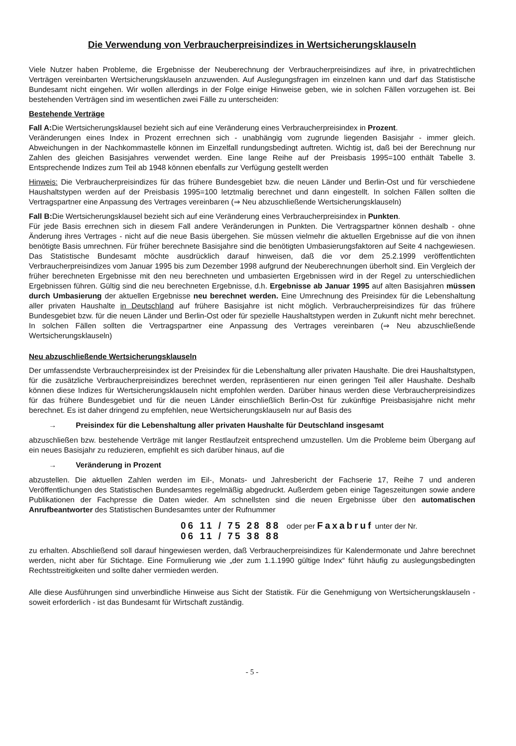Die Verwendung von Verbraucherpreisindizes in Wertsicherungsklauseln
Viele Nutzer haben Probleme, die Ergebnisse der Neuberechnung der Verbraucherpreisindizes auf ihre, in privatrechtlichen Verträgen vereinbarten Wertsicherungsklauseln anzuwenden. Auf Auslegungsfragen im einzelnen kann und darf das Statistische Bundesamt nicht eingehen. Wir wollen allerdings in der Folge einige Hinweise geben, wie in solchen Fällen vorzugehen ist. Bei bestehenden Verträgen sind im wesentlichen zwei Fälle zu unterscheiden:
Bestehende Verträge
Fall A: Die Wertsicherungsklausel bezieht sich auf eine Veränderung eines Verbraucherpreisindex in Prozent.
Veränderungen eines Index in Prozent errechnen sich - unabhängig vom zugrunde liegenden Basisjahr - immer gleich. Abweichungen in der Nachkommastelle können im Einzelfall rundungsbedingt auftreten. Wichtig ist, daß bei der Berechnung nur Zahlen des gleichen Basisjahres verwendet werden. Eine lange Reihe auf der Preisbasis 1995=100 enthält Tabelle 3. Entsprechende Indizes zum Teil ab 1948 können ebenfalls zur Verfügung gestellt werden
Hinweis: Die Verbraucherpreisindizes für das frühere Bundesgebiet bzw. die neuen Länder und Berlin-Ost und für verschiedene Haushaltstypen werden auf der Preisbasis 1995=100 letztmalig berechnet und dann eingestellt. In solchen Fällen sollten die Vertragspartner eine Anpassung des Vertrages vereinbaren (⇒ Neu abzuschließende Wertsicherungsklauseln)
Fall B: Die Wertsicherungsklausel bezieht sich auf eine Veränderung eines Verbraucherpreisindex in Punkten.
Für jede Basis errechnen sich in diesem Fall andere Veränderungen in Punkten. Die Vertragspartner können deshalb - ohne Änderung ihres Vertrages - nicht auf die neue Basis übergehen. Sie müssen vielmehr die aktuellen Ergebnisse auf die von ihnen benötigte Basis umrechnen. Für früher berechnete Basisjahre sind die benötigten Umbasierungsfaktoren auf Seite 4 nachgewiesen. Das Statistische Bundesamt möchte ausdrücklich darauf hinweisen, daß die vor dem 25.2.1999 veröffentlichten Verbraucherpreisindizes vom Januar 1995 bis zum Dezember 1998 aufgrund der Neuberechnungen überholt sind. Ein Vergleich der früher berechneten Ergebnisse mit den neu berechneten und umbasierten Ergebnissen wird in der Regel zu unterschiedlichen Ergebnissen führen. Gültig sind die neu berechneten Ergebnisse, d.h. Ergebnisse ab Januar 1995 auf alten Basisjahren müssen durch Umbasierung der aktuellen Ergebnisse neu berechnet werden. Eine Umrechnung des Preisindex für die Lebenshaltung aller privaten Haushalte in Deutschland auf frühere Basisjahre ist nicht möglich. Verbraucherpreisindizes für das frühere Bundesgebiet bzw. für die neuen Länder und Berlin-Ost oder für spezielle Haushaltstypen werden in Zukunft nicht mehr berechnet. In solchen Fällen sollten die Vertragspartner eine Anpassung des Vertrages vereinbaren (⇒ Neu abzuschließende Wertsicherungsklauseln)
Neu abzuschließende Wertsicherungsklauseln
Der umfassendste Verbraucherpreisindex ist der Preisindex für die Lebenshaltung aller privaten Haushalte. Die drei Haushaltstypen, für die zusätzliche Verbraucherpreisindizes berechnet werden, repräsentieren nur einen geringen Teil aller Haushalte. Deshalb können diese Indizes für Wertsicherungsklauseln nicht empfohlen werden. Darüber hinaus werden diese Verbraucherpreisindizes für das frühere Bundesgebiet und für die neuen Länder einschließlich Berlin-Ost für zukünftige Preisbasisjahre nicht mehr berechnet. Es ist daher dringend zu empfehlen, neue Wertsicherungsklauseln nur auf Basis des
→ Preisindex für die Lebenshaltung aller privaten Haushalte für Deutschland insgesamt
abzuschließen bzw. bestehende Verträge mit langer Restlaufzeit entsprechend umzustellen. Um die Probleme beim Übergang auf ein neues Basisjahr zu reduzieren, empfiehlt es sich darüber hinaus, auf die
→ Veränderung in Prozent
abzustellen. Die aktuellen Zahlen werden im Eil-, Monats- und Jahresbericht der Fachserie 17, Reihe 7 und anderen Veröffentlichungen des Statistischen Bundesamtes regelmäßig abgedruckt. Außerdem geben einige Tageszeitungen sowie andere Publikationen der Fachpresse die Daten wieder. Am schnellsten sind die neuen Ergebnisse über den automatischen Anrufbeantworter des Statistischen Bundesamtes unter der Rufnummer
06 11 / 75 28 88 oder per Faxabruf unter der Nr.
06 11 / 75 38 88
zu erhalten. Abschließend soll darauf hingewiesen werden, daß Verbraucherpreisindizes für Kalendermonate und Jahre berechnet werden, nicht aber für Stichtage. Eine Formulierung wie „der zum 1.1.1990 gültige Index“ führt häufig zu auslegungsbedingten Rechtsstreitigkeiten und sollte daher vermieden werden.
Alle diese Ausführungen sind unverbindliche Hinweise aus Sicht der Statistik. Für die Genehmigung von Wertsicherungsklauseln - soweit erforderlich - ist das Bundesamt für Wirtschaft zuständig.
- 5 -